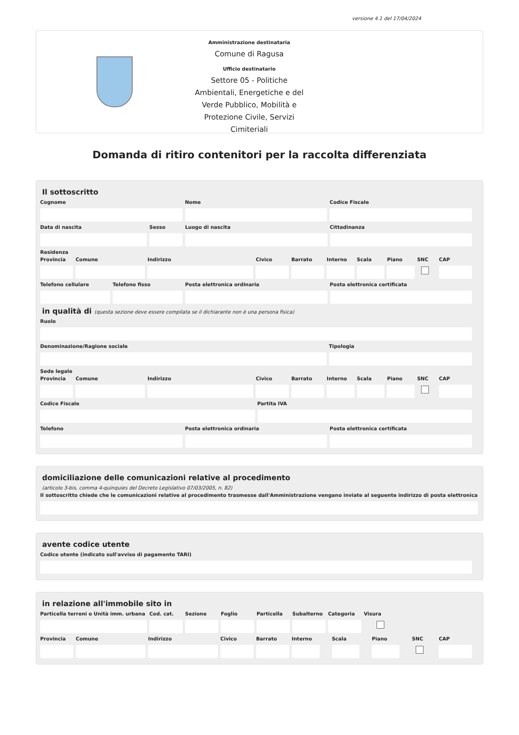versione 4.1 del 17/04/2024
Amministrazione destinataria
Comune di Ragusa
Ufficio destinatario
Settore 05 - Politiche Ambientali, Energetiche e del Verde Pubblico, Mobilità e Protezione Civile, Servizi Cimiteriali
Domanda di ritiro contenitori per la raccolta differenziata
Il sottoscritto
Cognome Nome Codice Fiscale
Data di nascita Sesso Luogo di nascita Cittadinanza
Residenza
Provincia
Comune Indirizzo Civico Barrato Interno
Scala Piano SNC CAP
Telefono cellulare
Telefono fisso Posta elettronica ordinaria Posta elettronica certificata
in qualità di (questa sezione deve essere compilata se il dichiarante non è una persona fisica)
Ruolo
Denominazione/Ragione sociale Tipologia
Sede legale
Provincia
Comune Indirizzo Civico Barrato Interno
Scala Piano SNC CAP
Codice Fiscale Partita IVA
Telefono Posta elettronica ordinaria Posta elettronica certificata
domiciliazione delle comunicazioni relative al procedimento
(articolo 3-bis, comma 4-quinquies del Decreto Legislativo 07/03/2005, n. 82)
Il sottoscritto chiede che le comunicazioni relative al procedimento trasmesse dall'Amministrazione vengano inviate al seguente indirizzo di posta elettronica
avente codice utente
Codice utente (indicato sull'avviso di pagamento TARI)
in relazione all'immobile sito in
Particella terreni o Unità imm. urbana
Cod. cat.
Sezione Foglio Particella
Subalterno
Categoria
Visura
Provincia
Comune Indirizzo Civico Barrato Interno
Scala Piano SNC CAP